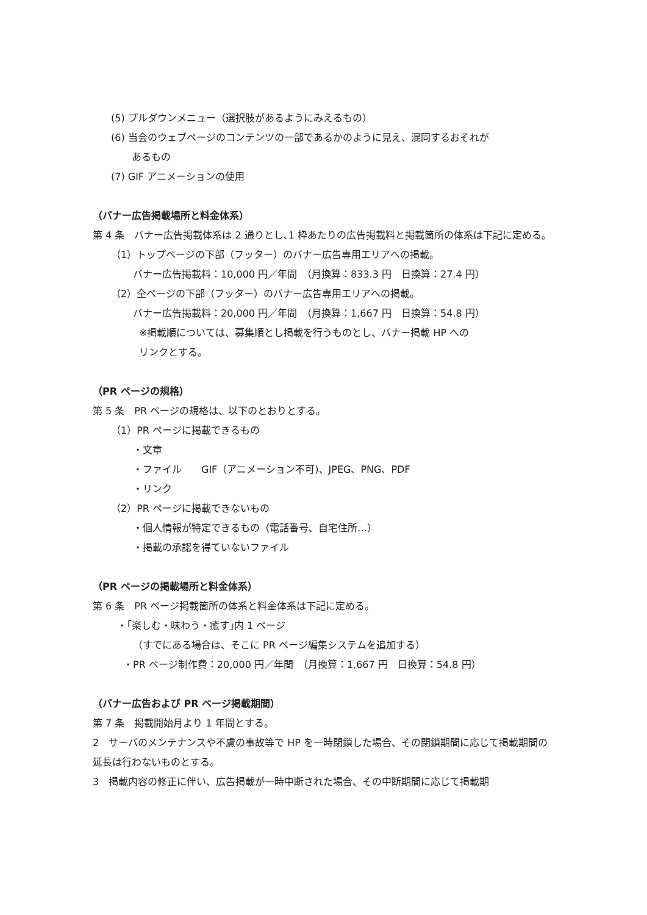(5) プルダウンメニュー（選択肢があるようにみえるもの）
(6) 当会のウェブページのコンテンツの一部であるかのように見え、混同するおそれが
あるもの
(7) GIF アニメーションの使用
（バナー広告掲載場所と料金体系）
第 4 条　バナー広告掲載体系は 2 通りとし､1 枠あたりの広告掲載料と掲載箇所の体系は下記に定める。
（1）トップページの下部（フッター）のバナー広告専用エリアへの掲載。
バナー広告掲載料：10,000 円／年間　（月換算：833.3 円　日換算：27.4 円）
（2）全ページの下部（フッター）のバナー広告専用エリアへの掲載。
バナー広告掲載料：20,000 円／年間　（月換算：1,667 円　日換算：54.8 円）
※掲載順については、募集順とし掲載を行うものとし、バナー掲載 HP への
リンクとする。
（PR ページの規格）
第 5 条　PR ページの規格は、以下のとおりとする。
（1）PR ページに掲載できるもの
・文章
・ファイル　　GIF（アニメーション不可)、JPEG、PNG、PDF
・リンク
（2）PR ページに掲載できないもの
・個人情報が特定できるもの（電話番号、自宅住所…）
・掲載の承認を得ていないファイル
（PR ページの掲載場所と料金体系）
第 6 条　PR ページ掲載箇所の体系と料金体系は下記に定める。
・｢楽しむ・味わう・癒す｣内 1 ページ
（すでにある場合は、そこに PR ページ編集システムを追加する）
・PR ページ制作費：20,000 円／年間　（月換算：1,667 円　日換算：54.8 円）
（バナー広告および PR ページ掲載期間）
第 7 条　掲載開始月より 1 年間とする。
2　サーバのメンテナンスや不慮の事故等で HP を一時閉鎖した場合、その閉鎖期間に応じて掲載期間の延長は行わないものとする。
3　掲載内容の修正に伴い、広告掲載が一時中断された場合、その中断期間に応じて掲載期